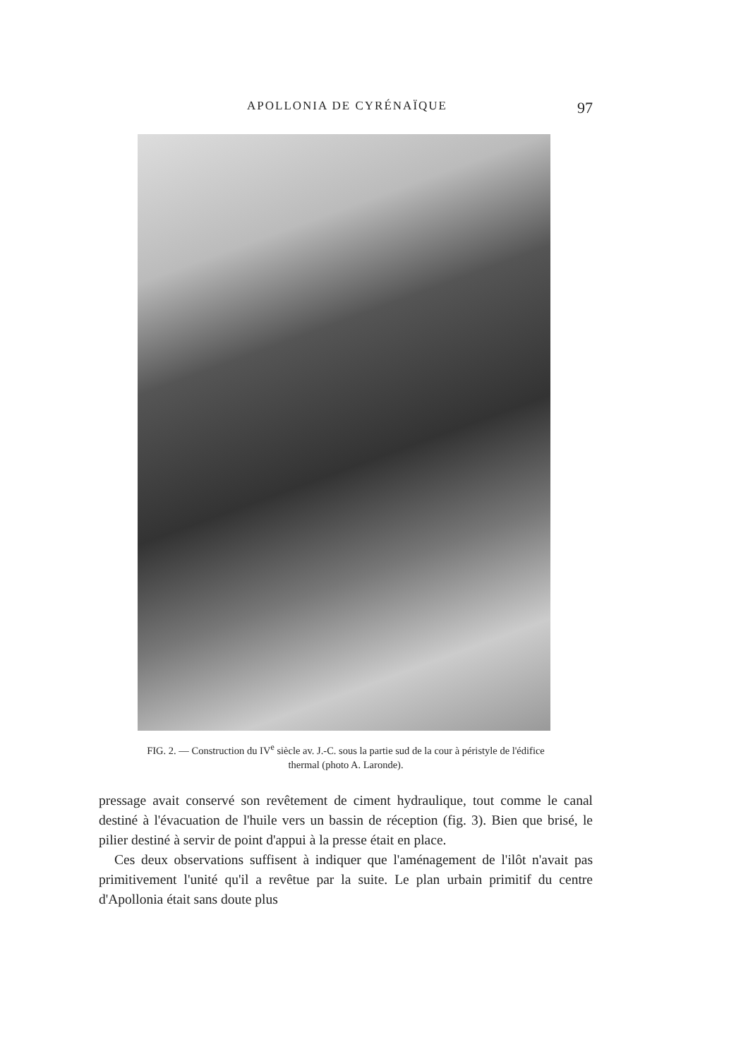APOLLONIA DE CYRÉNAÏQUE 97
FIG. 2. — Construction du IV<sup>e</sup> siècle av. J.-C. sous la partie sud de la cour à péristyle de l'édifice thermal (photo A. Laronde).
pressage avait conservé son revêtement de ciment hydraulique, tout comme le canal destiné à l'évacuation de l'huile vers un bassin de réception (fig. 3). Bien que brisé, le pilier destiné à servir de point d'appui à la presse était en place.
Ces deux observations suffisent à indiquer que l'aménagement de l'ilôt n'avait pas primitivement l'unité qu'il a revêtue par la suite. Le plan urbain primitif du centre d'Apollonia était sans doute plus